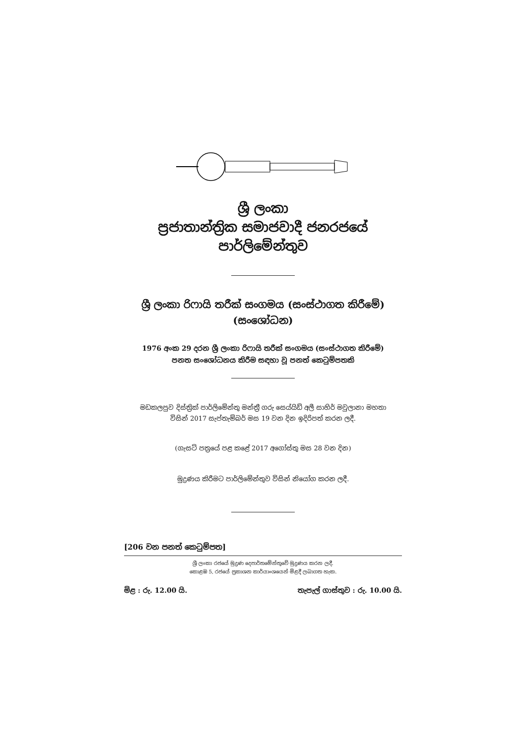ශ්‍රී ලංකා
ප්‍රජාතාන්ත්‍රික සමාජවාදී ජනරජයේ
පාර්ලිමේන්තුව
ශ්‍රී ලංකා රිෆායි තරීක් සංගමය (සංස්ථාගත කිරීමේ)
(සංශෝධන)
1976 අංක 29 දරන ශ්‍රී ලංකා රිෆායි තරීක් සංගමය (සංස්ථාගත කිරීමේ)
පනත සංශෝධනය කිරීම සඳහා වූ පනත් කෙටුම්පතකි
මඩකලපුව දිස්ත්‍රික් පාර්ලිමේන්තු මන්ත්‍රී ගරු සෙය්යිඩ් අලී සාහිර් මවුලානා මහතා
විසින් 2017 සැප්තැම්බර් මස 19 වන දින ඉදිරිපත් කරන ලදී.
(ගැසට් පත්‍රයේ පළ කළේ 2017 අගෝස්තු මස 28 වන දින)
මුද්‍රණය කිරීමට පාර්ලිමේන්තුව විසින් නියෝග කරන ලදී.
[206 වන පනත් කෙටුම්පත]
ශ්‍රී ලංකා රජයේ මුද්‍රණ දෙපාර්තමේන්තුවේ මුද්‍රණය කරන ලදී.
කොළඹ 5, රජයේ ප්‍රකාශන කාර්යාංශයෙන් මිළදී ලබාගත හැක.
මිළ : රු. 12.00 යි. තැපැල් ගාස්තුව : රු. 10.00 යි.